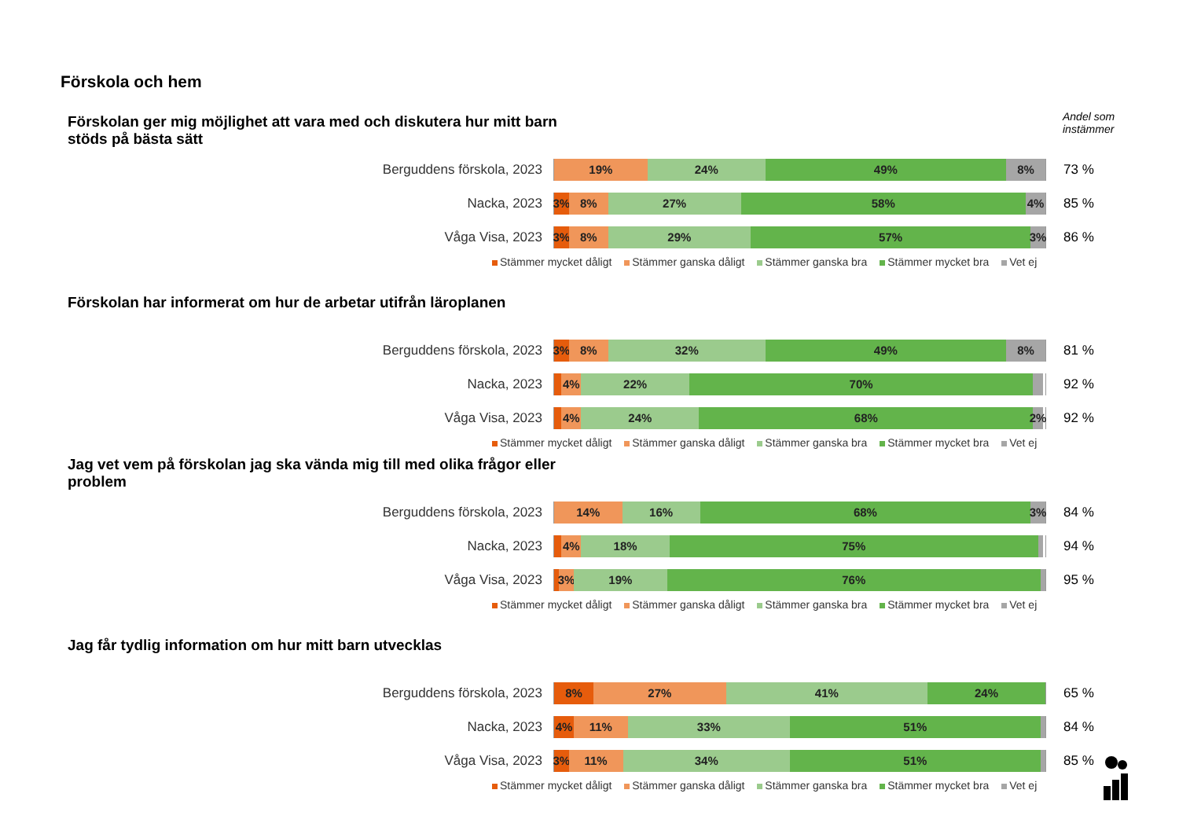Förskola och hem
Andel som
instämmer
Förskolan ger mig möjlighet att vara med och diskutera hur mitt barn stöds på bästa sätt
Berguddens förskola, 2023
19% 24% 49% 8%
73 %
Nacka, 2023
3% 8% 27% 58% 4%
85 %
Våga Visa, 2023
3% 8% 29% 57% 3%
86 %
Stämmer mycket dåligt Stämmer ganska dåligt Stämmer ganska bra Stämmer mycket bra Vet ej
Förskolan har informerat om hur de arbetar utifrån läroplanen
Berguddens förskola, 2023
3% 8% 32% 49% 8%
81 %
Nacka, 2023
4% 22% 70%
92 %
Våga Visa, 2023
4% 24% 68% 2%
92 %
Stämmer mycket dåligt Stämmer ganska dåligt Stämmer ganska bra Stämmer mycket bra Vet ej
Jag vet vem på förskolan jag ska vända mig till med olika frågor eller problem
Berguddens förskola, 2023
14% 16% 68% 3%
84 %
Nacka, 2023
4% 18% 75%
94 %
Våga Visa, 2023
3% 19% 76%
95 %
Stämmer mycket dåligt Stämmer ganska dåligt Stämmer ganska bra Stämmer mycket bra Vet ej
Jag får tydlig information om hur mitt barn utvecklas
Berguddens förskola, 2023
8% 27% 41% 24%
65 %
Nacka, 2023
4% 11% 33% 51%
84 %
Våga Visa, 2023
3% 11% 34% 51%
85 %
Stämmer mycket dåligt Stämmer ganska dåligt Stämmer ganska bra Stämmer mycket bra Vet ej